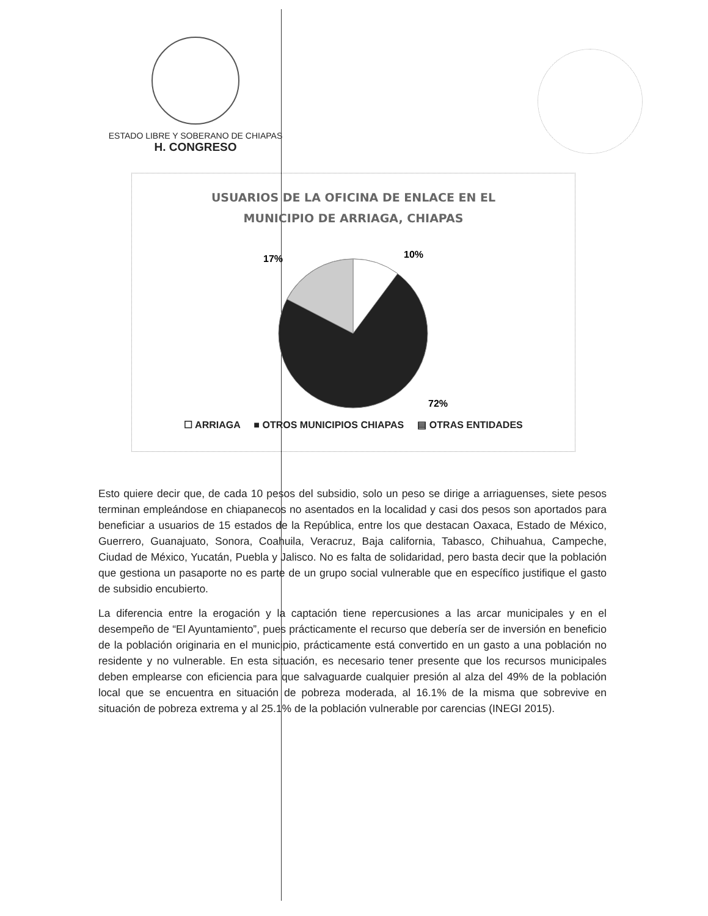ESTADO LIBRE Y SOBERANO DE CHIAPAS
H. CONGRESO
USUARIOS DE LA OFICINA DE ENLACE EN EL
MUNICIPIO DE ARRIAGA, CHIAPAS
10%
17%
72%
☐ ARRIAGA ■ OTROS MUNICIPIOS CHIAPAS ▤ OTRAS ENTIDADES
Esto quiere decir que, de cada 10 pesos del subsidio, solo un peso se dirige a arriaguenses, siete pesos terminan empleándose en chiapanecos no asentados en la localidad y casi dos pesos son aportados para beneficiar a usuarios de 15 estados de la República, entre los que destacan Oaxaca, Estado de México, Guerrero, Guanajuato, Sonora, Coahuila, Veracruz, Baja california, Tabasco, Chihuahua, Campeche, Ciudad de México, Yucatán, Puebla y Jalisco. No es falta de solidaridad, pero basta decir que la población que gestiona un pasaporte no es parte de un grupo social vulnerable que en específico justifique el gasto de subsidio encubierto.
La diferencia entre la erogación y la captación tiene repercusiones a las arcar municipales y en el desempeño de “El Ayuntamiento”, pues prácticamente el recurso que debería ser de inversión en beneficio de la población originaria en el municipio, prácticamente está convertido en un gasto a una población no residente y no vulnerable. En esta situación, es necesario tener presente que los recursos municipales deben emplearse con eficiencia para que salvaguarde cualquier presión al alza del 49% de la población local que se encuentra en situación de pobreza moderada, al 16.1% de la misma que sobrevive en situación de pobreza extrema y al 25.1% de la población vulnerable por carencias (INEGI 2015).